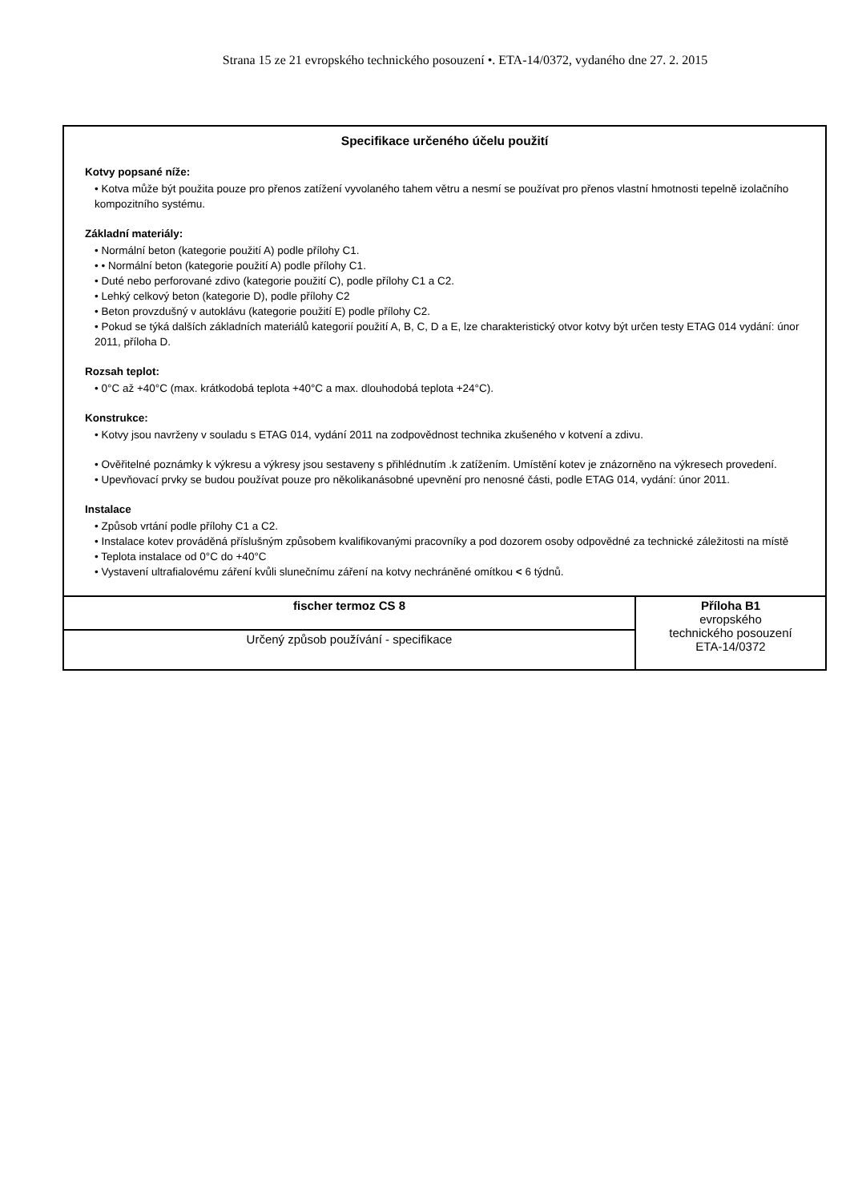Strana 15 ze 21 evropského technického posouzení •. ETA-14/0372, vydaného dne 27. 2. 2015
Specifikace určeného účelu použití
Kotvy popsané níže:
• Kotva může být použita pouze pro přenos zatížení vyvolaného tahem větru a nesmí se používat pro přenos vlastní hmotnosti tepelně izolačního kompozitního systému.
Základní materiály:
• Normální beton (kategorie použití A) podle přílohy C1.
• • Normální beton (kategorie použití A) podle přílohy C1.
• Duté nebo perforované zdivo (kategorie použití C), podle přílohy C1 a C2.
• Lehký celkový beton (kategorie D), podle přílohy C2
• Beton provzdušný v autoklávu (kategorie použití E) podle přílohy C2.
• Pokud se týká dalších základních materiálů kategorií použití A, B, C, D a E, lze charakteristický otvor kotvy být určen testy ETAG 014 vydání: únor 2011, příloha D.
Rozsah teplot:
• 0°C až +40°C (max. krátkodobá teplota +40°C a max. dlouhodobá teplota +24°C).
Konstrukce:
• Kotvy jsou navrženy v souladu s ETAG 014, vydání 2011 na zodpovědnost technika zkušeného v kotvení a zdivu.
• Ověřitelné poznámky k výkresu a výkresy jsou sestaveny s přihlédnutím .k zatížením. Umístění kotev je znázorněno na výkresech provedení.
• Upevňovací prvky se budou používat pouze pro několikanásobné upevnění pro nenosné části, podle ETAG 014, vydání: únor 2011.
Instalace
• Způsob vrtání podle přílohy C1 a C2.
• Instalace kotev prováděná příslušným způsobem kvalifikovanými pracovníky a pod dozorem osoby odpovědné za technické záležitosti na místě
• Teplota instalace od 0°C do +40°C
• Vystavení ultrafialovému záření kvůli slunečnímu záření na kotvy nechráněné omítkou < 6 týdnů.
| fischer termoz CS 8 | Příloha B1 evropského technického posouzení ETA-14/0372 |
| Určený způsob používání - specifikace | |